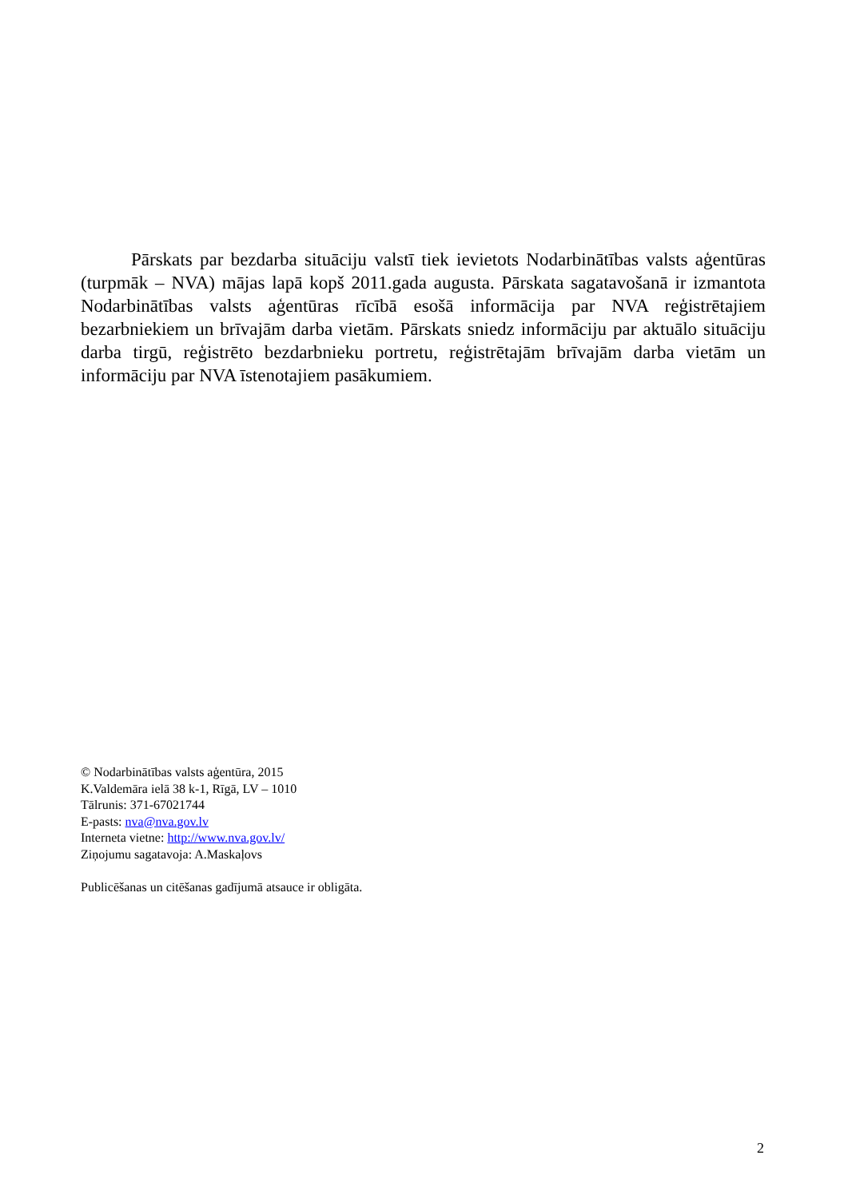Pārskats par bezdarba situāciju valstī tiek ievietots Nodarbinātības valsts aģentūras (turpmāk – NVA) mājas lapā kopš 2011.gada augusta. Pārskata sagatavošanā ir izmantota Nodarbinātības valsts aģentūras rīcībā esošā informācija par NVA reģistrētajiem bezarbniekiem un brīvajām darba vietām. Pārskats sniedz informāciju par aktuālo situāciju darba tirgū, reģistrēto bezdarbnieku portretu, reģistrētajām brīvajām darba vietām un informāciju par NVA īstenotajiem pasākumiem.
© Nodarbinātības valsts aģentūra, 2015
K.Valdemāra ielā 38 k-1, Rīgā, LV – 1010
Tālrunis: 371-67021744
E-pasts: nva@nva.gov.lv
Interneta vietne: http://www.nva.gov.lv/
Ziņojumu sagatavoja: A.Maskaļovs
Publicēšanas un citēšanas gadījumā atsauce ir obligāta.
2